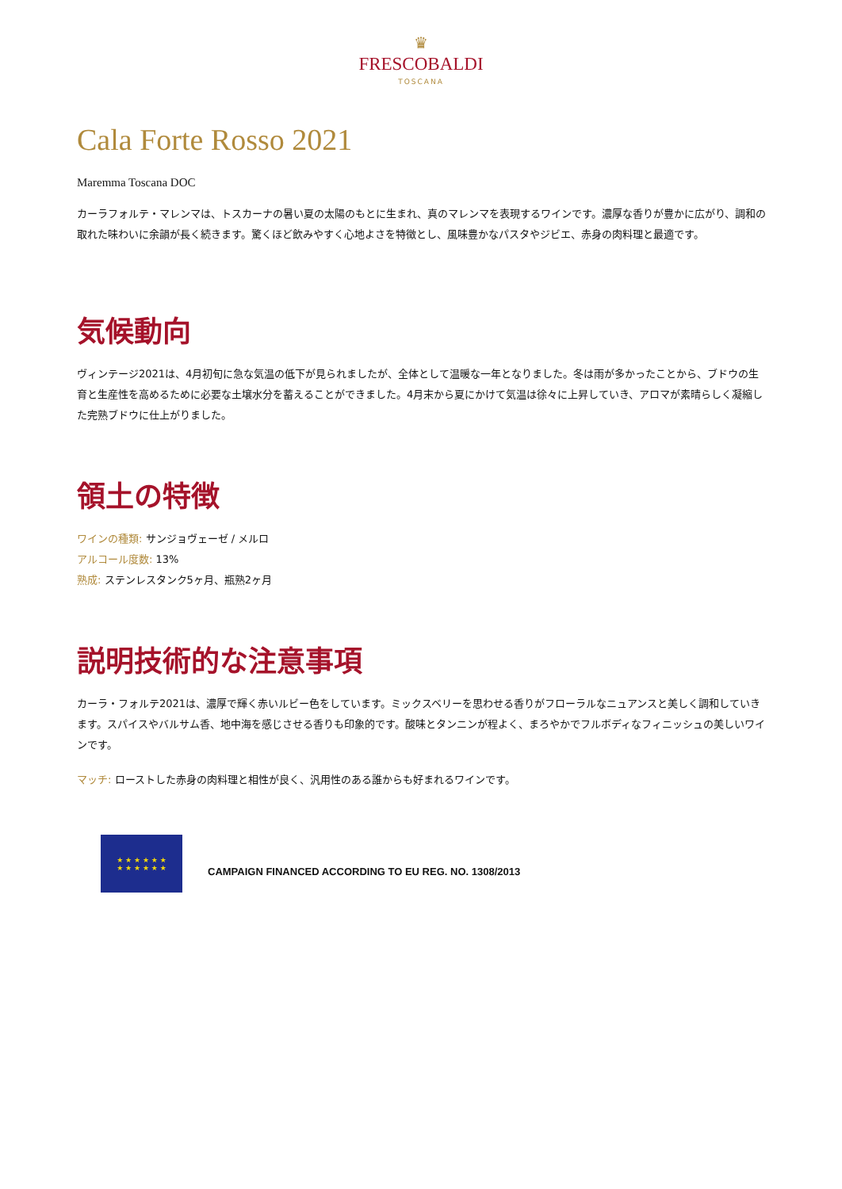♛
FRESCOBALDI
TOSCANA
Cala Forte Rosso 2021
Maremma Toscana DOC
カーラフォルテ・マレンマは、トスカーナの暑い夏の太陽のもとに生まれ、真のマレンマを表現するワインです。濃厚な香りが豊かに広がり、調和の取れた味わいに余韻が長く続きます。驚くほど飲みやすく心地よさを特徴とし、風味豊かなパスタやジビエ、赤身の肉料理と最適です。
気候動向
ヴィンテージ2021は、4月初旬に急な気温の低下が見られましたが、全体として温暖な一年となりました。冬は雨が多かったことから、ブドウの生育と生産性を高めるために必要な土壌水分を蓄えることができました。4月末から夏にかけて気温は徐々に上昇していき、アロマが素晴らしく凝縮した完熟ブドウに仕上がりました。
領土の特徴
ワインの種類: サンジョヴェーゼ / メルロ
アルコール度数: 13%
熟成: ステンレスタンク5ヶ月、瓶熟2ヶ月
説明技術的な注意事項
カーラ・フォルテ2021は、濃厚で輝く赤いルビー色をしています。ミックスベリーを思わせる香りがフローラルなニュアンスと美しく調和していきます。スパイスやバルサム香、地中海を感じさせる香りも印象的です。酸味とタンニンが程よく、まろやかでフルボディなフィニッシュの美しいワインです。
マッチ: ローストした赤身の肉料理と相性が良く、汎用性のある誰からも好まれるワインです。
★ ★ ★ ★ ★ ★
★ ★ ★ ★ ★ ★
CAMPAIGN FINANCED ACCORDING TO EU REG. NO. 1308/2013